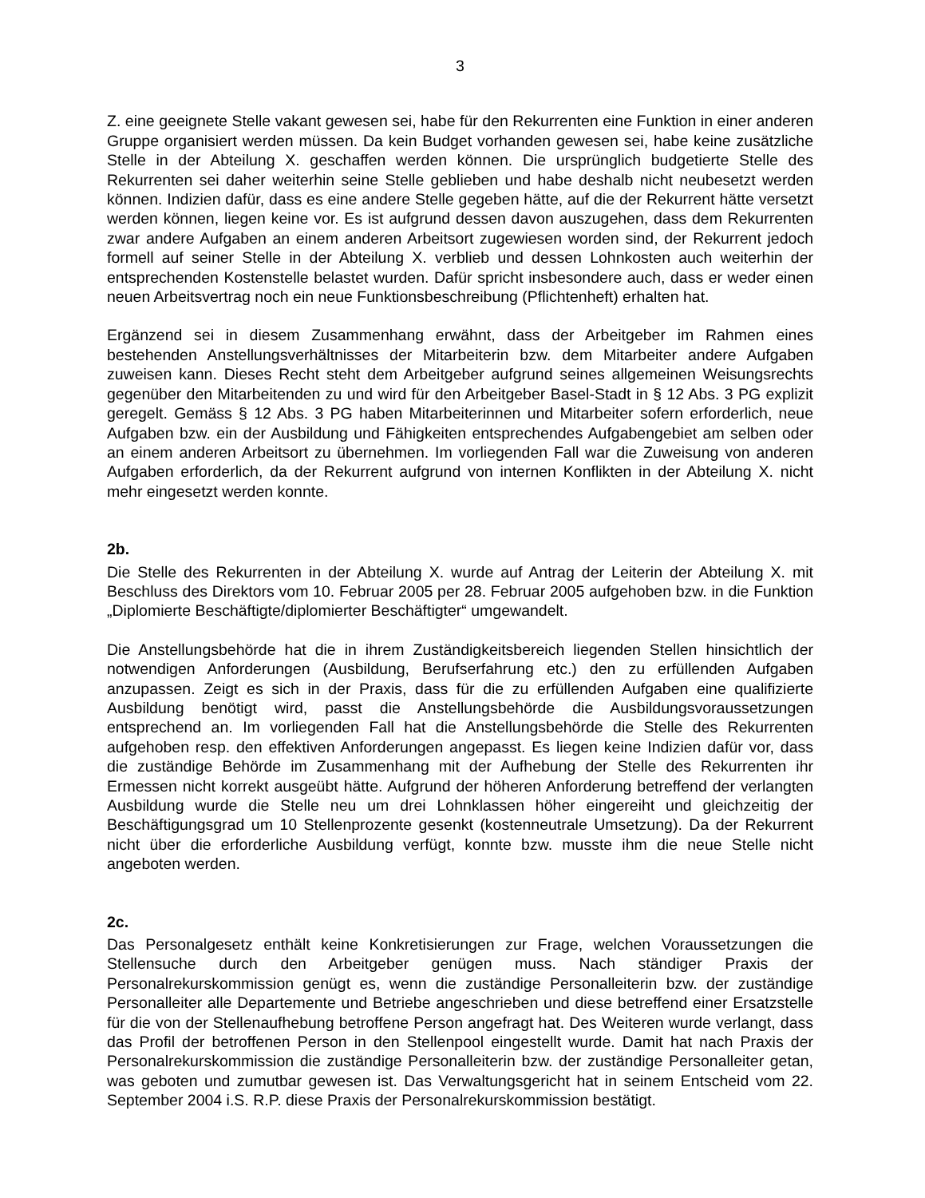3
Z. eine geeignete Stelle vakant gewesen sei, habe für den Rekurrenten eine Funktion in einer anderen Gruppe organisiert werden müssen. Da kein Budget vorhanden gewesen sei, habe keine zusätzliche Stelle in der Abteilung X. geschaffen werden können. Die ursprünglich budgetierte Stelle des Rekurrenten sei daher weiterhin seine Stelle geblieben und habe deshalb nicht neubesetzt werden können. Indizien dafür, dass es eine andere Stelle gegeben hätte, auf die der Rekurrent hätte versetzt werden können, liegen keine vor. Es ist aufgrund dessen davon auszugehen, dass dem Rekurrenten zwar andere Aufgaben an einem anderen Arbeitsort zugewiesen worden sind, der Rekurrent jedoch formell auf seiner Stelle in der Abteilung X. verblieb und dessen Lohnkosten auch weiterhin der entsprechenden Kostenstelle belastet wurden. Dafür spricht insbesondere auch, dass er weder einen neuen Arbeitsvertrag noch ein neue Funktionsbeschreibung (Pflichtenheft) erhalten hat.
Ergänzend sei in diesem Zusammenhang erwähnt, dass der Arbeitgeber im Rahmen eines bestehenden Anstellungsverhältnisses der Mitarbeiterin bzw. dem Mitarbeiter andere Aufgaben zuweisen kann. Dieses Recht steht dem Arbeitgeber aufgrund seines allgemeinen Weisungsrechts gegenüber den Mitarbeitenden zu und wird für den Arbeitgeber Basel-Stadt in § 12 Abs. 3 PG explizit geregelt. Gemäss § 12 Abs. 3 PG haben Mitarbeiterinnen und Mitarbeiter sofern erforderlich, neue Aufgaben bzw. ein der Ausbildung und Fähigkeiten entsprechendes Aufgabengebiet am selben oder an einem anderen Arbeitsort zu übernehmen. Im vorliegenden Fall war die Zuweisung von anderen Aufgaben erforderlich, da der Rekurrent aufgrund von internen Konflikten in der Abteilung X. nicht mehr eingesetzt werden konnte.
2b.
Die Stelle des Rekurrenten in der Abteilung X. wurde auf Antrag der Leiterin der Abteilung X. mit Beschluss des Direktors vom 10. Februar 2005 per 28. Februar 2005 aufgehoben bzw. in die Funktion „Diplomierte Beschäftigte/diplomierter Beschäftigter“ umgewandelt.
Die Anstellungsbehörde hat die in ihrem Zuständigkeitsbereich liegenden Stellen hinsichtlich der notwendigen Anforderungen (Ausbildung, Berufserfahrung etc.) den zu erfüllenden Aufgaben anzupassen. Zeigt es sich in der Praxis, dass für die zu erfüllenden Aufgaben eine qualifizierte Ausbildung benötigt wird, passt die Anstellungsbehörde die Ausbildungsvoraussetzungen entsprechend an. Im vorliegenden Fall hat die Anstellungsbehörde die Stelle des Rekurrenten aufgehoben resp. den effektiven Anforderungen angepasst. Es liegen keine Indizien dafür vor, dass die zuständige Behörde im Zusammenhang mit der Aufhebung der Stelle des Rekurrenten ihr Ermessen nicht korrekt ausgeübt hätte. Aufgrund der höheren Anforderung betreffend der verlangten Ausbildung wurde die Stelle neu um drei Lohnklassen höher eingereiht und gleichzeitig der Beschäftigungsgrad um 10 Stellenprozente gesenkt (kostenneutrale Umsetzung). Da der Rekurrent nicht über die erforderliche Ausbildung verfügt, konnte bzw. musste ihm die neue Stelle nicht angeboten werden.
2c.
Das Personalgesetz enthält keine Konkretisierungen zur Frage, welchen Voraussetzungen die Stellensuche durch den Arbeitgeber genügen muss. Nach ständiger Praxis der Personalrekurskommission genügt es, wenn die zuständige Personalleiterin bzw. der zuständige Personalleiter alle Departemente und Betriebe angeschrieben und diese betreffend einer Ersatzstelle für die von der Stellenaufhebung betroffene Person angefragt hat. Des Weiteren wurde verlangt, dass das Profil der betroffenen Person in den Stellenpool eingestellt wurde. Damit hat nach Praxis der Personalrekurskommission die zuständige Personalleiterin bzw. der zuständige Personalleiter getan, was geboten und zumutbar gewesen ist. Das Verwaltungsgericht hat in seinem Entscheid vom 22. September 2004 i.S. R.P. diese Praxis der Personalrekurskommission bestätigt.